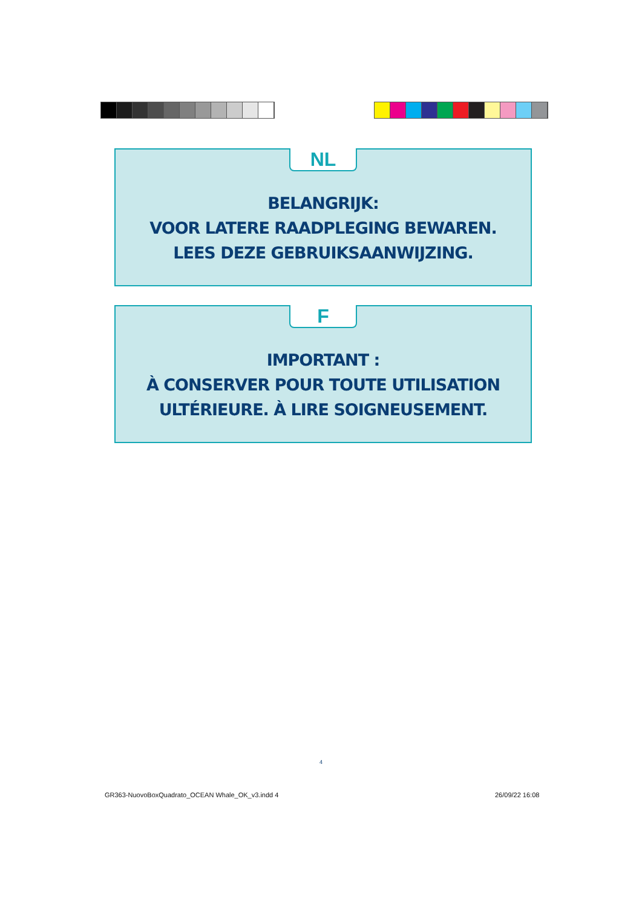NL
BELANGRIJK:
VOOR LATERE RAADPLEGING BEWAREN.
LEES DEZE GEBRUIKSAANWIJZING.
F
IMPORTANT :
À CONSERVER POUR TOUTE UTILISATION
ULTÉRIEURE. À LIRE SOIGNEUSEMENT.
4
GR363-NuovoBoxQuadrato_OCEAN Whale_OK_v3.indd 4
26/09/22 16:08